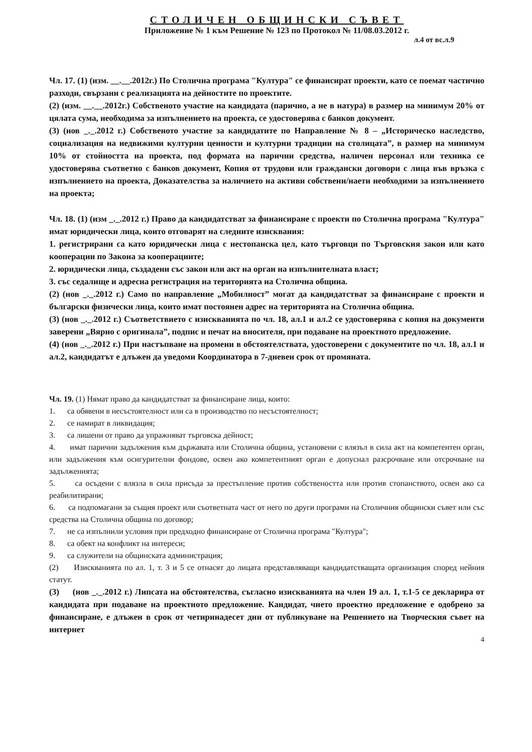СТОЛИЧЕН ОБЩИНСКИ СЪВЕТ
Приложение № 1 към Решение № 123 по Протокол № 11/08.03.2012 г.
л.4 от вс.л.9
Чл. 17. (1) (изм. __.__.2012г.) По Столична програма "Култура" се финансират проекти, като се поемат частично разходи, свързани с реализацията на дейностите по проектите.
(2) (изм. __.__.2012г.) Собственото участие на кандидата (парично, а не в натура) в размер на минимум 20% от цялата сума, необходима за изпълнението на проекта, се удостоверява с банков документ.
(3) (нов _._.2012 г.) Собственото участие за кандидатите по Направление № 8 – „Историческо наследство, социализация на недвижими културни ценности и културни традиции на столицата”, в размер на минимум 10% от стойността на проекта, под формата на парични средства, наличен персонал или техника се удостоверява съответно с банков документ, Копия от трудови или граждански договори с лица във връзка с изпълнението на проекта, Доказателства за наличието на активи собствени/наети необходими за изпълнението на проекта;
Чл. 18. (1) (изм _._.2012 г.) Право да кандидатстват за финансиране с проекти по Столична програма "Култура" имат юридически лица, които отговарят на следните изисквания:
1. регистрирани са като юридически лица с нестопанска цел, като търговци по Търговския закон или като кооперации по Закона за кооперациите;
2. юридически лица, създадени със закон или акт на орган на изпълнителната власт;
3. със седалище и адресна регистрация на територията на Столична община.
(2) (нов _._.2012 г.) Само по направление „Мобилност” могат да кандидатстват за финансиране с проекти и български физически лица, които имат постоянен адрес на територията на Столична община.
(3) (нов _._.2012 г.) Съответствието с изискванията по чл. 18, ал.1 и ал.2 се удостоверява с копия на документи заверени „Вярно с оригинала”, подпис и печат на вносителя, при подаване на проектното предложение.
(4) (нов _._.2012 г.) При настъпване на промени в обстоятелствата, удостоверени с документите по чл. 18, ал.1 и ал.2, кандидатът е длъжен да уведоми Координатора в 7-дневен срок от промяната.
Чл. 19. (1) Нямат право да кандидатстват за финансиране лица, които:
1. са обявени в несъстоятелност или са в производство по несъстоятелност;
2. се намират в ликвидация;
3. са лишени от право да упражняват търговска дейност;
4. имат парични задължения към държавата или Столична община, установени с влязъл в сила акт на компетентен орган, или задължения към осигурителни фондове, освен ако компетентният орган е допуснал разсрочване или отсрочване на задълженията;
5. са осъдени с влязла в сила присъда за престъпление против собствеността или против стопанството, освен ако са реабилитирани;
6. са подпомагани за същия проект или съответната част от него по други програми на Столичния общински съвет или със средства на Столична община по договор;
7. не са изпълнили условия при предходно финансиране от Столична програма "Култура";
8. са обект на конфликт на интереси;
9. са служители на общинската администрация;
(2) Изискванията по ал. 1, т. 3 и 5 се отнасят до лицата представляващи кандидатстващата организация според нейния статут.
(3) (нов _._.2012 г.) Липсата на обстоятелства, съгласно изискванията на член 19 ал. 1, т.1-5 се декларира от кандидата при подаване на проектното предложение. Кандидат, чието проектно предложение е одобрено за финансиране, е длъжен в срок от четиринадесет дни от публикуване на Решението на Творческия съвет на интернет
4